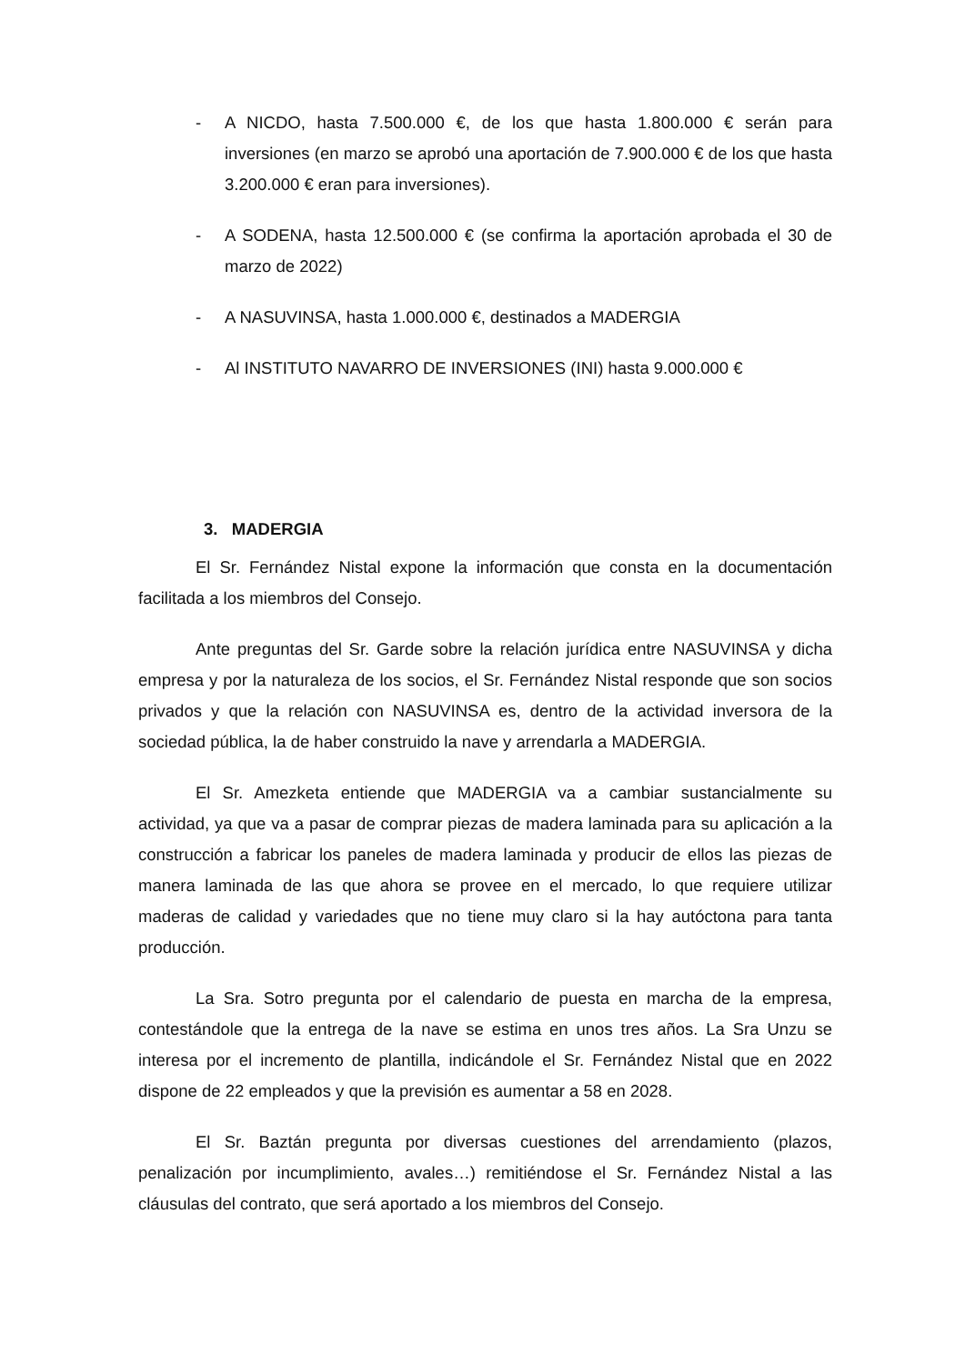- A NICDO, hasta 7.500.000 €, de los que hasta 1.800.000 € serán para inversiones (en marzo se aprobó una aportación de 7.900.000 € de los que hasta 3.200.000 € eran para inversiones).
- A SODENA, hasta 12.500.000 € (se confirma la aportación aprobada el 30 de marzo de 2022)
- A NASUVINSA, hasta 1.000.000 €, destinados a MADERGIA
- Al INSTITUTO NAVARRO DE INVERSIONES (INI) hasta 9.000.000 €
3. MADERGIA
El Sr. Fernández Nistal expone la información que consta en la documentación facilitada a los miembros del Consejo.
Ante preguntas del Sr. Garde sobre la relación jurídica entre NASUVINSA y dicha empresa y por la naturaleza de los socios, el Sr. Fernández Nistal responde que son socios privados y que la relación con NASUVINSA es, dentro de la actividad inversora de la sociedad pública, la de haber construido la nave y arrendarla a MADERGIA.
El Sr. Amezketa entiende que MADERGIA va a cambiar sustancialmente su actividad, ya que va a pasar de comprar piezas de madera laminada para su aplicación a la construcción a fabricar los paneles de madera laminada y producir de ellos las piezas de manera laminada de las que ahora se provee en el mercado, lo que requiere utilizar maderas de calidad y variedades que no tiene muy claro si la hay autóctona para tanta producción.
La Sra. Sotro pregunta por el calendario de puesta en marcha de la empresa, contestándole que la entrega de la nave se estima en unos tres años. La Sra Unzu se interesa por el incremento de plantilla, indicándole el Sr. Fernández Nistal que en 2022 dispone de 22 empleados y que la previsión es aumentar a 58 en 2028.
El Sr. Baztán pregunta por diversas cuestiones del arrendamiento (plazos, penalización por incumplimiento, avales…) remitiéndose el Sr. Fernández Nistal a las cláusulas del contrato, que será aportado a los miembros del Consejo.